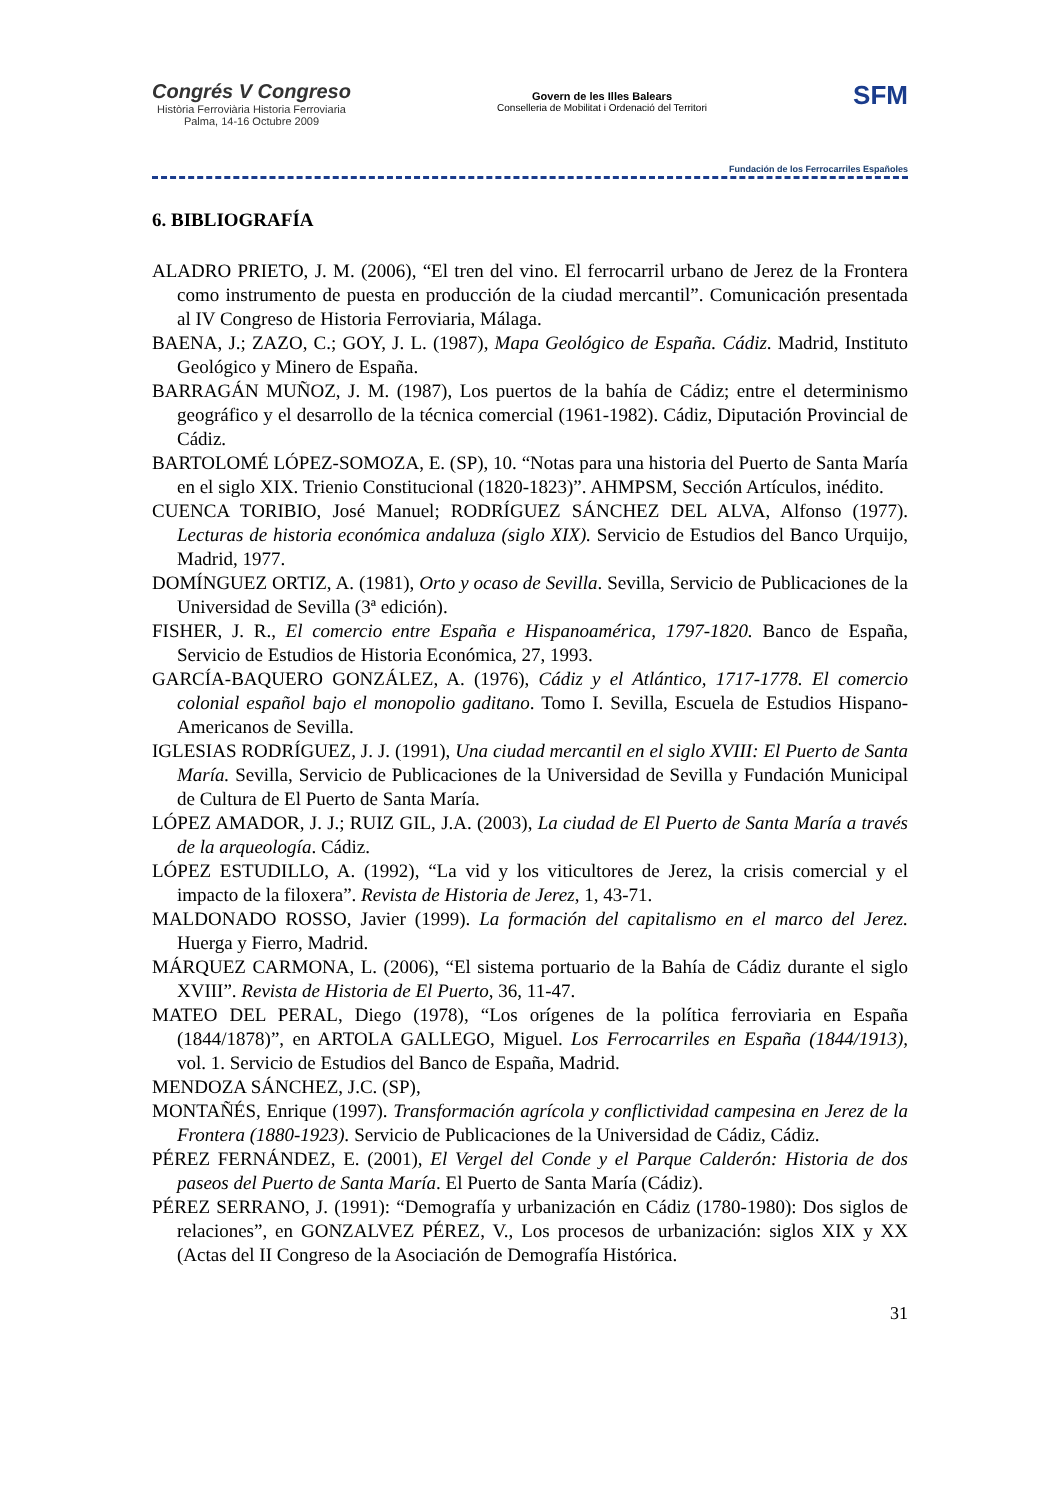Congrés V Congreso
Història Ferroviària Historia Ferroviaria
Palma, 14-16 Octubre 2009
Govern de les Illes Balears
Conselleria de Mobilitat i Ordenació del Territori
SFM
Fundación de los Ferrocarriles Españoles
6. BIBLIOGRAFÍA
ALADRO PRIETO, J. M. (2006), “El tren del vino. El ferrocarril urbano de Jerez de la Frontera como instrumento de puesta en producción de la ciudad mercantil”. Comunicación presentada al IV Congreso de Historia Ferroviaria, Málaga.
BAENA, J.; ZAZO, C.; GOY, J. L. (1987), Mapa Geológico de España. Cádiz. Madrid, Instituto Geológico y Minero de España.
BARRAGÁN MUÑOZ, J. M. (1987), Los puertos de la bahía de Cádiz; entre el determinismo geográfico y el desarrollo de la técnica comercial (1961-1982). Cádiz, Diputación Provincial de Cádiz.
BARTOLOMÉ LÓPEZ-SOMOZA, E. (SP), 10. “Notas para una historia del Puerto de Santa María en el siglo XIX. Trienio Constitucional (1820-1823)”. AHMPSM, Sección Artículos, inédito.
CUENCA TORIBIO, José Manuel; RODRÍGUEZ SÁNCHEZ DEL ALVA, Alfonso (1977). Lecturas de historia económica andaluza (siglo XIX). Servicio de Estudios del Banco Urquijo, Madrid, 1977.
DOMÍNGUEZ ORTIZ, A. (1981), Orto y ocaso de Sevilla. Sevilla, Servicio de Publicaciones de la Universidad de Sevilla (3ª edición).
FISHER, J. R., El comercio entre España e Hispanoamérica, 1797-1820. Banco de España, Servicio de Estudios de Historia Económica, 27, 1993.
GARCÍA-BAQUERO GONZÁLEZ, A. (1976), Cádiz y el Atlántico, 1717-1778. El comercio colonial español bajo el monopolio gaditano. Tomo I. Sevilla, Escuela de Estudios Hispano-Americanos de Sevilla.
IGLESIAS RODRÍGUEZ, J. J. (1991), Una ciudad mercantil en el siglo XVIII: El Puerto de Santa María. Sevilla, Servicio de Publicaciones de la Universidad de Sevilla y Fundación Municipal de Cultura de El Puerto de Santa María.
LÓPEZ AMADOR, J. J.; RUIZ GIL, J.A. (2003), La ciudad de El Puerto de Santa María a través de la arqueología. Cádiz.
LÓPEZ ESTUDILLO, A. (1992), “La vid y los viticultores de Jerez, la crisis comercial y el impacto de la filoxera”. Revista de Historia de Jerez, 1, 43-71.
MALDONADO ROSSO, Javier (1999). La formación del capitalismo en el marco del Jerez. Huerga y Fierro, Madrid.
MÁRQUEZ CARMONA, L. (2006), “El sistema portuario de la Bahía de Cádiz durante el siglo XVIII”. Revista de Historia de El Puerto, 36, 11-47.
MATEO DEL PERAL, Diego (1978), “Los orígenes de la política ferroviaria en España (1844/1878)”, en ARTOLA GALLEGO, Miguel. Los Ferrocarriles en España (1844/1913), vol. 1. Servicio de Estudios del Banco de España, Madrid.
MENDOZA SÁNCHEZ, J.C. (SP),
MONTAÑÉS, Enrique (1997). Transformación agrícola y conflictividad campesina en Jerez de la Frontera (1880-1923). Servicio de Publicaciones de la Universidad de Cádiz, Cádiz.
PÉREZ FERNÁNDEZ, E. (2001), El Vergel del Conde y el Parque Calderón: Historia de dos paseos del Puerto de Santa María. El Puerto de Santa María (Cádiz).
PÉREZ SERRANO, J. (1991): “Demografía y urbanización en Cádiz (1780-1980): Dos siglos de relaciones”, en GONZALVEZ PÉREZ, V., Los procesos de urbanización: siglos XIX y XX (Actas del II Congreso de la Asociación de Demografía Histórica.
31